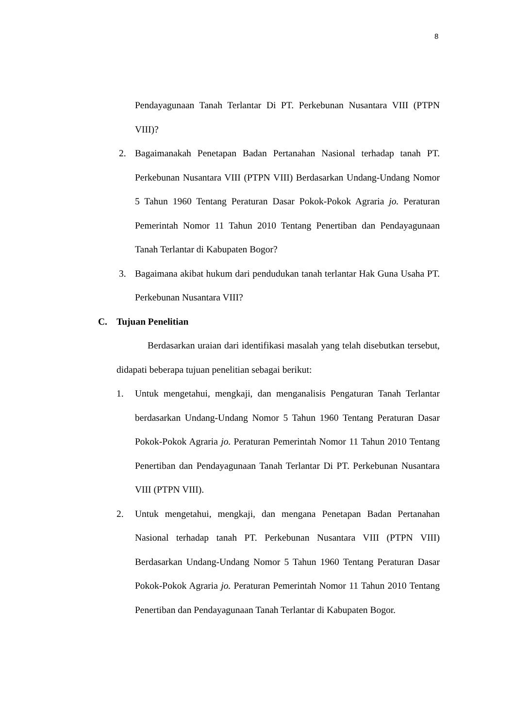8
Pendayagunaan Tanah Terlantar Di PT. Perkebunan Nusantara VIII (PTPN VIII)?
2. Bagaimanakah Penetapan Badan Pertanahan Nasional terhadap tanah PT. Perkebunan Nusantara VIII (PTPN VIII) Berdasarkan Undang-Undang Nomor 5 Tahun 1960 Tentang Peraturan Dasar Pokok-Pokok Agraria jo. Peraturan Pemerintah Nomor 11 Tahun 2010 Tentang Penertiban dan Pendayagunaan Tanah Terlantar di Kabupaten Bogor?
3. Bagaimana akibat hukum dari pendudukan tanah terlantar Hak Guna Usaha PT. Perkebunan Nusantara VIII?
C. Tujuan Penelitian
Berdasarkan uraian dari identifikasi masalah yang telah disebutkan tersebut, didapati beberapa tujuan penelitian sebagai berikut:
1. Untuk mengetahui, mengkaji, dan menganalisis Pengaturan Tanah Terlantar berdasarkan Undang-Undang Nomor 5 Tahun 1960 Tentang Peraturan Dasar Pokok-Pokok Agraria jo. Peraturan Pemerintah Nomor 11 Tahun 2010 Tentang Penertiban dan Pendayagunaan Tanah Terlantar Di PT. Perkebunan Nusantara VIII (PTPN VIII).
2. Untuk mengetahui, mengkaji, dan mengana Penetapan Badan Pertanahan Nasional terhadap tanah PT. Perkebunan Nusantara VIII (PTPN VIII) Berdasarkan Undang-Undang Nomor 5 Tahun 1960 Tentang Peraturan Dasar Pokok-Pokok Agraria jo. Peraturan Pemerintah Nomor 11 Tahun 2010 Tentang Penertiban dan Pendayagunaan Tanah Terlantar di Kabupaten Bogor.